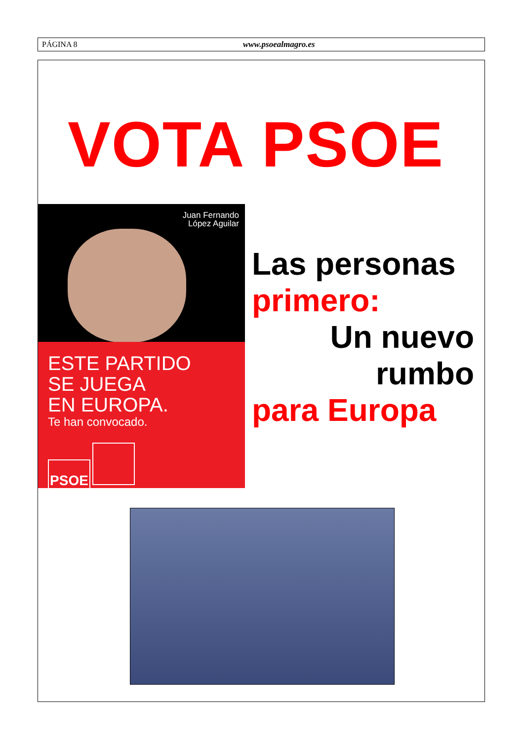PÁGINA 8 www.psoealmagro.es
VOTA PSOE
Juan Fernando
López Aguilar
ESTE PARTIDO
SE JUEGA
EN EUROPA.
Te han convocado.
PSOE
Las personas
primero:
Un nuevo
rumbo
para Europa